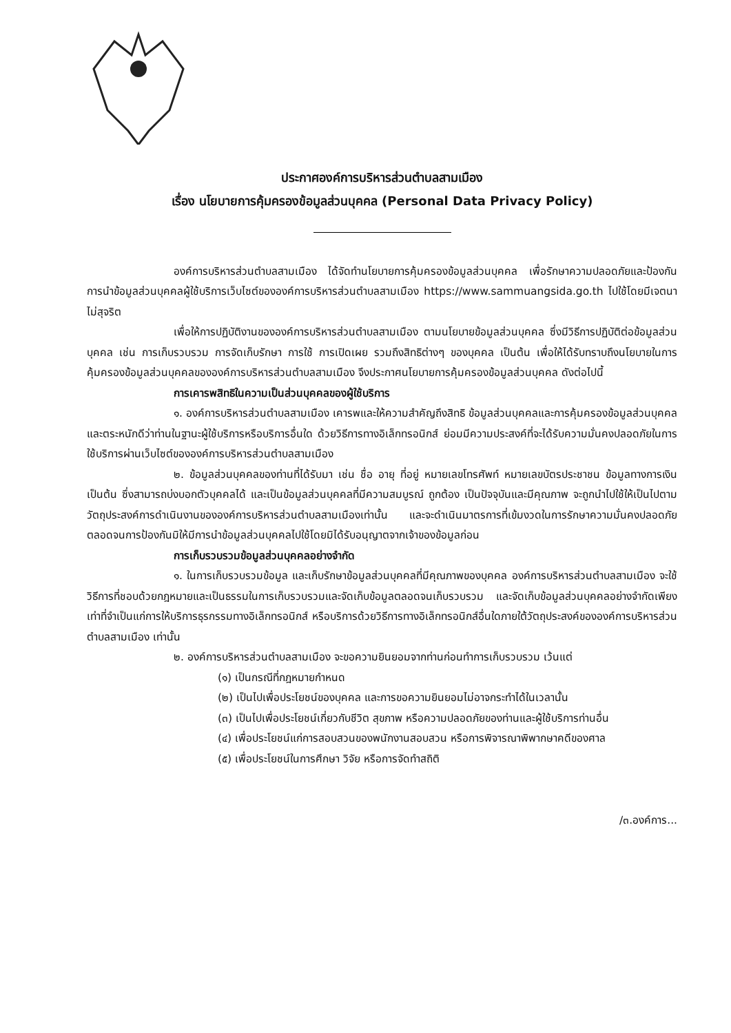ประกาศองค์การบริหารส่วนตำบลสามเมือง
เรื่อง นโยบายการคุ้มครองข้อมูลส่วนบุคคล (Personal Data Privacy Policy)
องค์การบริหารส่วนตำบลสามเมือง ได้จัดทำนโยบายการคุ้มครองข้อมูลส่วนบุคคล เพื่อรักษาความปลอดภัยและป้องกันการนำข้อมูลส่วนบุคคลผู้ใช้บริการเว็บไซต์ขององค์การบริหารส่วนตำบลสามเมือง https://www.sammuangsida.go.th ไปใช้โดยมีเจตนาไม่สุจริต
เพื่อให้การปฏิบัติงานขององค์การบริหารส่วนตำบลสามเมือง ตามนโยบายข้อมูลส่วนบุคคล ซึ่งมีวิธีการปฏิบัติต่อข้อมูลส่วนบุคคล เช่น การเก็บรวบรวม การจัดเก็บรักษา การใช้ การเปิดเผย รวมถึงสิทธิต่างๆ ของบุคคล เป็นต้น เพื่อให้ได้รับทราบถึงนโยบายในการคุ้มครองข้อมูลส่วนบุคคลขององค์การบริหารส่วนตำบลสามเมือง จึงประกาศนโยบายการคุ้มครองข้อมูลส่วนบุคคล ดังต่อไปนี้
การเคารพสิทธิในความเป็นส่วนบุคคลของผู้ใช้บริการ
๑. องค์การบริหารส่วนตำบลสามเมือง เคารพและให้ความสำคัญถึงสิทธิ ข้อมูลส่วนบุคคลและการคุ้มครองข้อมูลส่วนบุคคล และตระหนักดีว่าท่านในฐานะผู้ใช้บริการหรือบริการอื่นใด ด้วยวิธีการทางอิเล็กทรอนิกส์ ย่อมมีความประสงค์ที่จะได้รับความมั่นคงปลอดภัยในการใช้บริการผ่านเว็บไซต์ขององค์การบริหารส่วนตำบลสามเมือง
๒. ข้อมูลส่วนบุคคลของท่านที่ได้รับมา เช่น ชื่อ อายุ ที่อยู่ หมายเลขโทรศัพท์ หมายเลขบัตรประชาชน ข้อมูลทางการเงิน เป็นต้น ซึ่งสามารถบ่งบอกตัวบุคคลได้ และเป็นข้อมูลส่วนบุคคลที่มีความสมบูรณ์ ถูกต้อง เป็นปัจจุบันและมีคุณภาพ จะถูกนำไปใช้ให้เป็นไปตามวัตถุประสงค์การดำเนินงานขององค์การบริหารส่วนตำบลสามเมืองเท่านั้น และจะดำเนินมาตรการที่เข้มงวดในการรักษาความมั่นคงปลอดภัย ตลอดจนการป้องกันมิให้มีการนำข้อมูลส่วนบุคคลไปใช้โดยมิได้รับอนุญาตจากเจ้าของข้อมูลก่อน
การเก็บรวบรวมข้อมูลส่วนบุคคลอย่างจำกัด
๑. ในการเก็บรวบรวมข้อมูล และเก็บรักษาข้อมูลส่วนบุคคลที่มีคุณภาพของบุคคล องค์การบริหารส่วนตำบลสามเมือง จะใช้วิธีการที่ชอบด้วยกฎหมายและเป็นธรรมในการเก็บรวบรวมและจัดเก็บข้อมูลตลอดจนเก็บรวบรวม และจัดเก็บข้อมูลส่วนบุคคลอย่างจำกัดเพียงเท่าที่จำเป็นแก่การให้บริการธุรกรรมทางอิเล็กทรอนิกส์ หรือบริการด้วยวิธีการทางอิเล็กทรอนิกส์อื่นใดภายใต้วัตถุประสงค์ขององค์การบริหารส่วนตำบลสามเมือง เท่านั้น
๒. องค์การบริหารส่วนตำบลสามเมือง จะขอความยินยอมจากท่านก่อนทำการเก็บรวบรวม เว้นแต่
(๑) เป็นกรณีที่กฎหมายกำหนด
(๒) เป็นไปเพื่อประโยชน์ของบุคคล และการขอความยินยอมไม่อาจกระทำได้ในเวลานั้น
(๓) เป็นไปเพื่อประโยชน์เกี่ยวกับชีวิต สุขภาพ หรือความปลอดภัยของท่านและผู้ใช้บริการท่านอื่น
(๔) เพื่อประโยชน์แก่การสอบสวนของพนักงานสอบสวน หรือการพิจารณาพิพากษาคดีของศาล
(๕) เพื่อประโยชน์ในการศึกษา วิจัย หรือการจัดทำสถิติ
/๓.องค์การ...